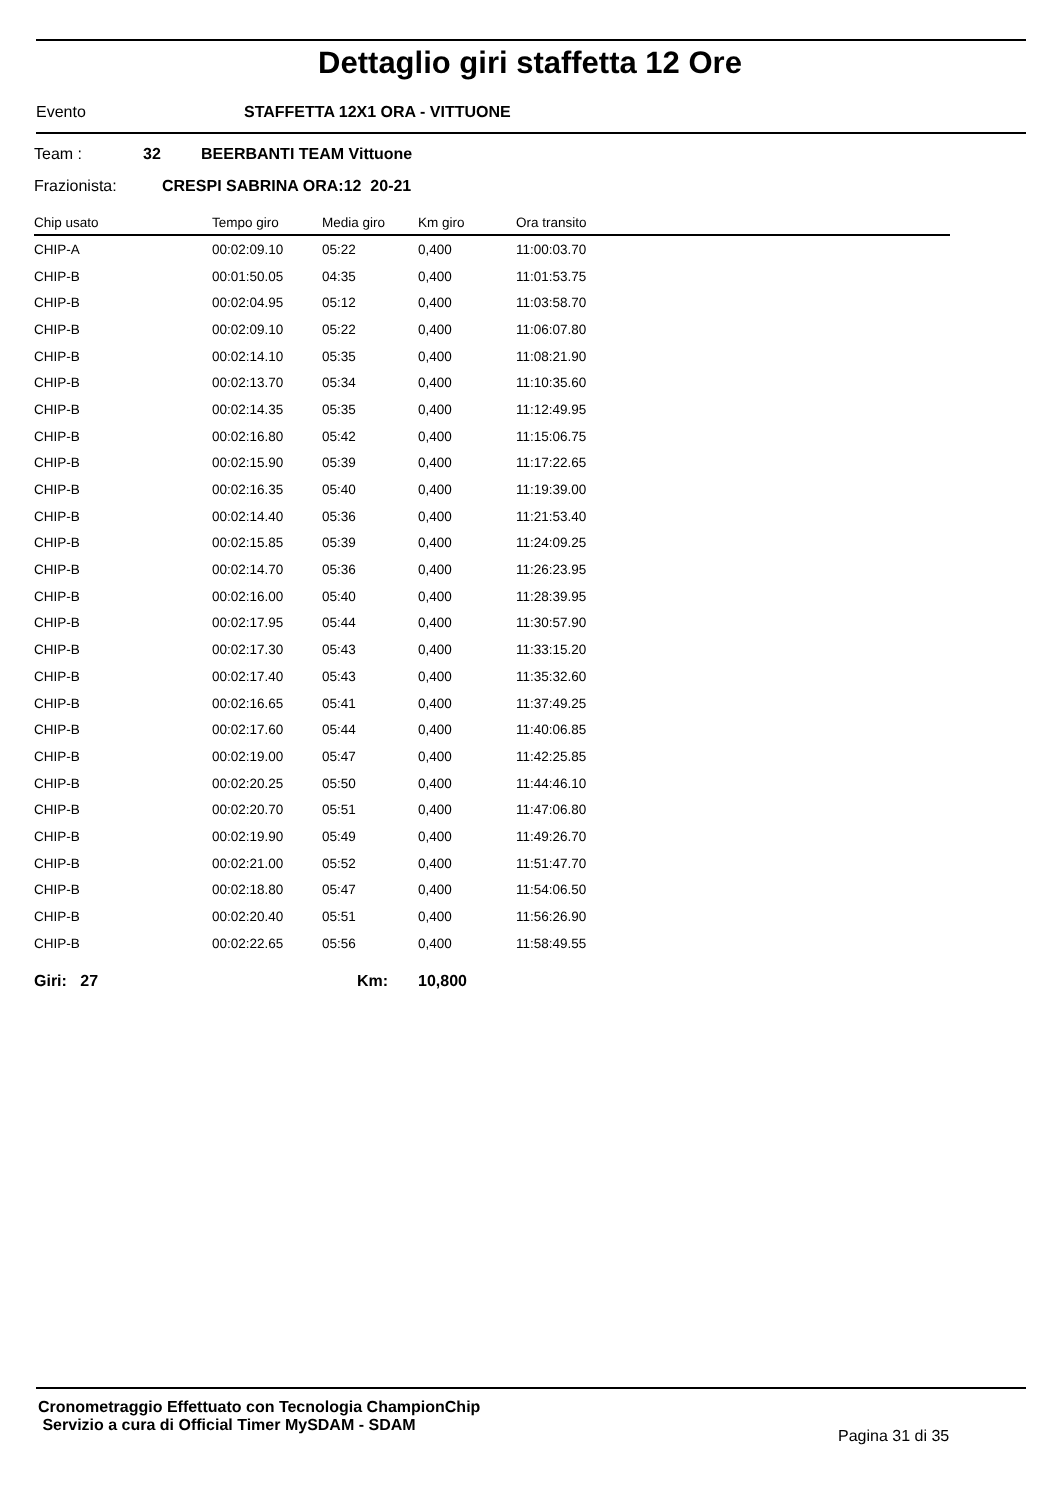Dettaglio giri staffetta 12 Ore
Evento STAFFETTA 12X1 ORA - VITTUONE
Team : 32 BEERBANTI TEAM Vittuone
Frazionista: CRESPI SABRINA ORA:12 20-21
| Chip usato | Tempo giro | Media giro | Km giro | Ora transito |
| --- | --- | --- | --- | --- |
| CHIP-A | 00:02:09.10 | 05:22 | 0,400 | 11:00:03.70 |
| CHIP-B | 00:01:50.05 | 04:35 | 0,400 | 11:01:53.75 |
| CHIP-B | 00:02:04.95 | 05:12 | 0,400 | 11:03:58.70 |
| CHIP-B | 00:02:09.10 | 05:22 | 0,400 | 11:06:07.80 |
| CHIP-B | 00:02:14.10 | 05:35 | 0,400 | 11:08:21.90 |
| CHIP-B | 00:02:13.70 | 05:34 | 0,400 | 11:10:35.60 |
| CHIP-B | 00:02:14.35 | 05:35 | 0,400 | 11:12:49.95 |
| CHIP-B | 00:02:16.80 | 05:42 | 0,400 | 11:15:06.75 |
| CHIP-B | 00:02:15.90 | 05:39 | 0,400 | 11:17:22.65 |
| CHIP-B | 00:02:16.35 | 05:40 | 0,400 | 11:19:39.00 |
| CHIP-B | 00:02:14.40 | 05:36 | 0,400 | 11:21:53.40 |
| CHIP-B | 00:02:15.85 | 05:39 | 0,400 | 11:24:09.25 |
| CHIP-B | 00:02:14.70 | 05:36 | 0,400 | 11:26:23.95 |
| CHIP-B | 00:02:16.00 | 05:40 | 0,400 | 11:28:39.95 |
| CHIP-B | 00:02:17.95 | 05:44 | 0,400 | 11:30:57.90 |
| CHIP-B | 00:02:17.30 | 05:43 | 0,400 | 11:33:15.20 |
| CHIP-B | 00:02:17.40 | 05:43 | 0,400 | 11:35:32.60 |
| CHIP-B | 00:02:16.65 | 05:41 | 0,400 | 11:37:49.25 |
| CHIP-B | 00:02:17.60 | 05:44 | 0,400 | 11:40:06.85 |
| CHIP-B | 00:02:19.00 | 05:47 | 0,400 | 11:42:25.85 |
| CHIP-B | 00:02:20.25 | 05:50 | 0,400 | 11:44:46.10 |
| CHIP-B | 00:02:20.70 | 05:51 | 0,400 | 11:47:06.80 |
| CHIP-B | 00:02:19.90 | 05:49 | 0,400 | 11:49:26.70 |
| CHIP-B | 00:02:21.00 | 05:52 | 0,400 | 11:51:47.70 |
| CHIP-B | 00:02:18.80 | 05:47 | 0,400 | 11:54:06.50 |
| CHIP-B | 00:02:20.40 | 05:51 | 0,400 | 11:56:26.90 |
| CHIP-B | 00:02:22.65 | 05:56 | 0,400 | 11:58:49.55 |
Giri: 27 Km: 10,800
Cronometraggio Effettuato con Tecnologia ChampionChip
Servizio a cura di Official Timer MySDAM - SDAM
Pagina 31 di 35